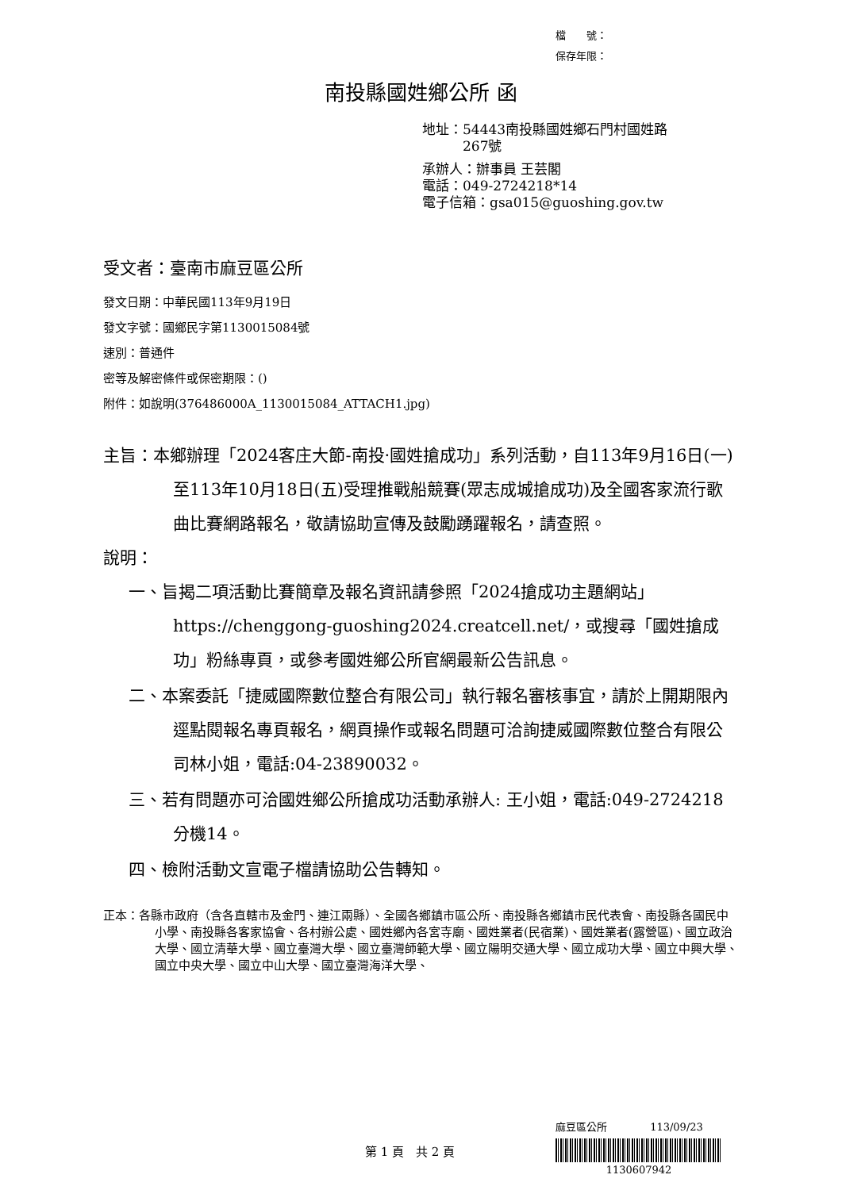檔　　號：
保存年限：
南投縣國姓鄉公所 函
地址：54443南投縣國姓鄉石門村國姓路
　　　267號
承辦人：辦事員 王芸閣
電話：049-2724218*14
電子信箱：gsa015@guoshing.gov.tw
受文者：臺南市麻豆區公所
發文日期：中華民國113年9月19日
發文字號：國鄉民字第1130015084號
速別：普通件
密等及解密條件或保密期限：()
附件：如說明(376486000A_1130015084_ATTACH1.jpg)
主旨：本鄉辦理「2024客庄大節-南投·國姓搶成功」系列活動，自113年9月16日(一) 至113年10月18日(五)受理推戰船競賽(眾志成城搶成功)及全國客家流行歌曲比賽網路報名，敬請協助宣傳及鼓勵踴躍報名，請查照。
說明：
一、旨揭二項活動比賽簡章及報名資訊請參照「2024搶成功主題網站」https://chenggong-guoshing2024.creatcell.net/，或搜尋「國姓搶成功」粉絲專頁，或參考國姓鄉公所官網最新公告訊息。
二、本案委託「捷威國際數位整合有限公司」執行報名審核事宜，請於上開期限內逕點閱報名專頁報名，網頁操作或報名問題可洽詢捷威國際數位整合有限公司林小姐，電話:04-23890032。
三、若有問題亦可洽國姓鄉公所搶成功活動承辦人: 王小姐，電話:049-2724218分機14。
四、檢附活動文宣電子檔請協助公告轉知。
正本：各縣市政府（含各直轄市及金門、連江兩縣）、全國各鄉鎮市區公所、南投縣各鄉鎮市民代表會、南投縣各國民中小學、南投縣各客家協會、各村辦公處、國姓鄉內各宮寺廟、國姓業者(民宿業)、國姓業者(露營區)、國立政治大學、國立清華大學、國立臺灣大學、國立臺灣師範大學、國立陽明交通大學、國立成功大學、國立中興大學、國立中央大學、國立中山大學、國立臺灣海洋大學、
第 1 頁　共 2 頁
麻豆區公所 113/09/23
1130607942